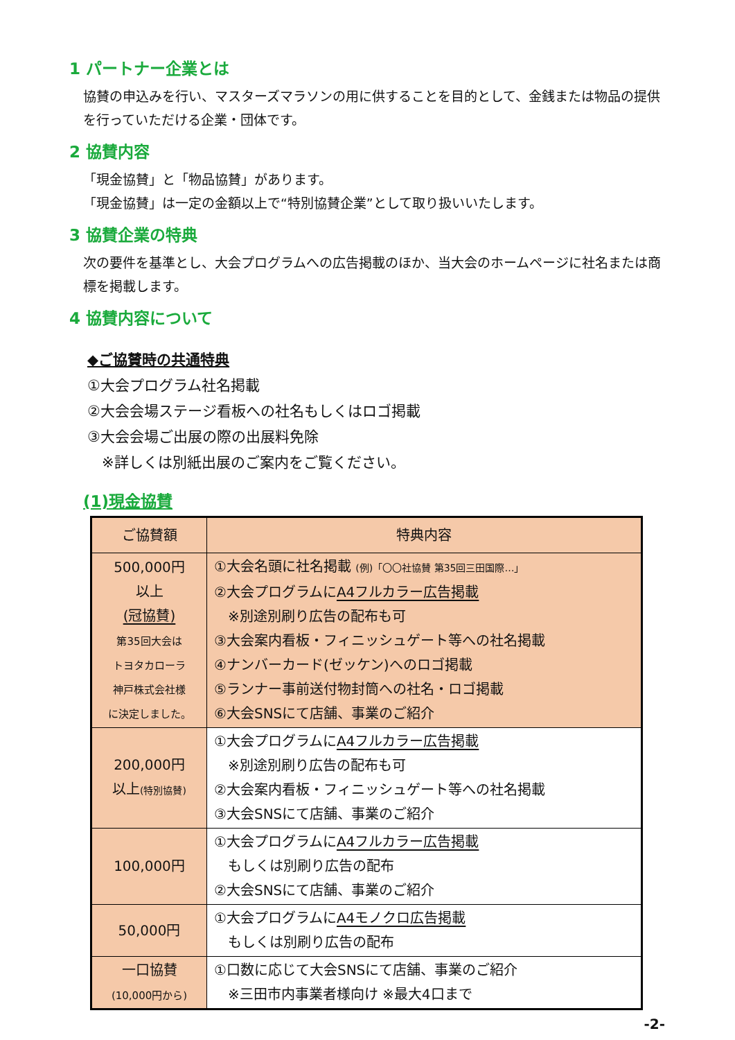1 パートナー企業とは
協賛の申込みを行い、マスターズマラソンの用に供することを目的として、金銭または物品の提供を行っていただける企業・団体です。
2 協賛内容
「現金協賛」と「物品協賛」があります。
「現金協賛」は一定の金額以上で“特別協賛企業”として取り扱いいたします。
3 協賛企業の特典
次の要件を基準とし、大会プログラムへの広告掲載のほか、当大会のホームページに社名または商標を掲載します。
4 協賛内容について
◆ご協賛時の共通特典
①大会プログラム社名掲載
②大会会場ステージ看板への社名もしくはロゴ掲載
③大会会場ご出展の際の出展料免除
　※詳しくは別紙出展のご案内をご覧ください。
(1)現金協賛
| ご協賛額 | 特典内容 |
| --- | --- |
| 500,000円 以上 (冠協賛) 第35回大会は トヨタカローラ 神戸株式会社様 に決定しました。 | ①大会名頭に社名掲載 (例)「〇〇社協賛 第35回三田国際…」 ②大会プログラムに A4フルカラー広告掲載 ※別途別刷り広告の配布も可 ③大会案内看板・フィニッシュゲート等への社名掲載 ④ナンバーカード(ゼッケン)へのロゴ掲載 ⑤ランナー事前送付物封筒への社名・ロゴ掲載 ⑥大会SNSにて店舗、事業のご紹介 |
| 200,000円 以上 (特別協賛) | ①大会プログラムに A4フルカラー広告掲載 ※別途別刷り広告の配布も可 ②大会案内看板・フィニッシュゲート等への社名掲載 ③大会SNSにて店舗、事業のご紹介 |
| 100,000円 | ①大会プログラムに A4フルカラー広告掲載 もしくは別刷り広告の配布 ②大会SNSにて店舗、事業のご紹介 |
| 50,000円 | ①大会プログラムに A4モノクロ広告掲載 もしくは別刷り広告の配布 |
| 一口協賛 (10,000円から) | ①口数に応じて大会SNSにて店舗、事業のご紹介 ※三田市内事業者様向け ※最大4口まで |
-2-